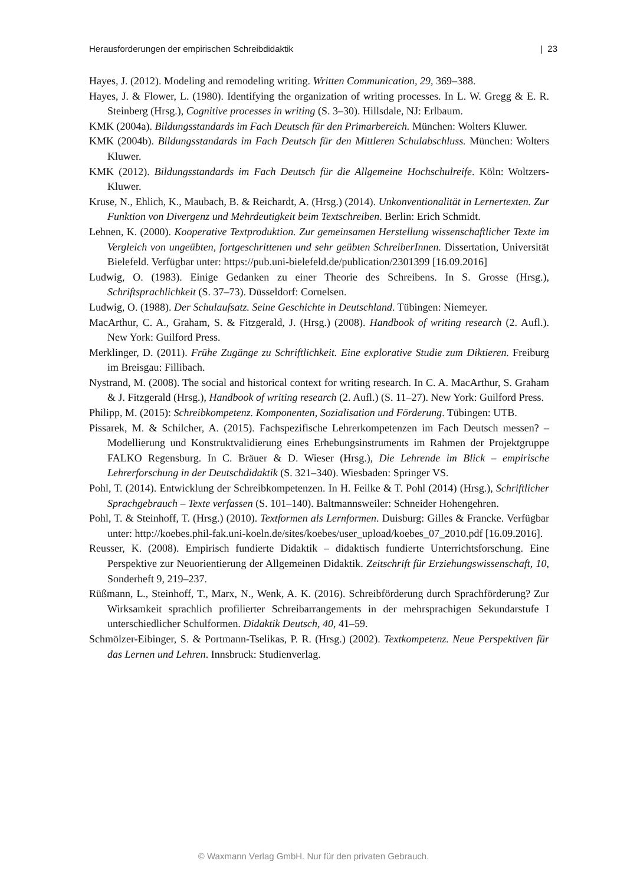Herausforderungen der empirischen Schreibdidaktik | 23
Hayes, J. (2012). Modeling and remodeling writing. Written Communication, 29, 369–388.
Hayes, J. & Flower, L. (1980). Identifying the organization of writing processes. In L. W. Gregg & E. R. Steinberg (Hrsg.), Cognitive processes in writing (S. 3–30). Hillsdale, NJ: Erlbaum.
KMK (2004a). Bildungsstandards im Fach Deutsch für den Primarbereich. München: Wolters Kluwer.
KMK (2004b). Bildungsstandards im Fach Deutsch für den Mittleren Schulabschluss. München: Wolters Kluwer.
KMK (2012). Bildungsstandards im Fach Deutsch für die Allgemeine Hochschulreife. Köln: Woltzers-Kluwer.
Kruse, N., Ehlich, K., Maubach, B. & Reichardt, A. (Hrsg.) (2014). Unkonventionalität in Lernertexten. Zur Funktion von Divergenz und Mehrdeutigkeit beim Textschreiben. Berlin: Erich Schmidt.
Lehnen, K. (2000). Kooperative Textproduktion. Zur gemeinsamen Herstellung wissenschaftlicher Texte im Vergleich von ungeübten, fortgeschrittenen und sehr geübten SchreiberInnen. Dissertation, Universität Bielefeld. Verfügbar unter: https://pub.uni-bielefeld.de/publication/2301399 [16.09.2016]
Ludwig, O. (1983). Einige Gedanken zu einer Theorie des Schreibens. In S. Grosse (Hrsg.), Schriftsprachlichkeit (S. 37–73). Düsseldorf: Cornelsen.
Ludwig, O. (1988). Der Schulaufsatz. Seine Geschichte in Deutschland. Tübingen: Niemeyer.
MacArthur, C. A., Graham, S. & Fitzgerald, J. (Hrsg.) (2008). Handbook of writing research (2. Aufl.). New York: Guilford Press.
Merklinger, D. (2011). Frühe Zugänge zu Schriftlichkeit. Eine explorative Studie zum Diktieren. Freiburg im Breisgau: Fillibach.
Nystrand, M. (2008). The social and historical context for writing research. In C. A. MacArthur, S. Graham & J. Fitzgerald (Hrsg.), Handbook of writing research (2. Aufl.) (S. 11–27). New York: Guilford Press.
Philipp, M. (2015): Schreibkompetenz. Komponenten, Sozialisation und Förderung. Tübingen: UTB.
Pissarek, M. & Schilcher, A. (2015). Fachspezifische Lehrerkompetenzen im Fach Deutsch messen? – Modellierung und Konstruktvalidierung eines Erhebungsinstruments im Rahmen der Projektgruppe FALKO Regensburg. In C. Bräuer & D. Wieser (Hrsg.), Die Lehrende im Blick – empirische Lehrerforschung in der Deutschdidaktik (S. 321–340). Wiesbaden: Springer VS.
Pohl, T. (2014). Entwicklung der Schreibkompetenzen. In H. Feilke & T. Pohl (2014) (Hrsg.), Schriftlicher Sprachgebrauch – Texte verfassen (S. 101–140). Baltmannsweiler: Schneider Hohengehren.
Pohl, T. & Steinhoff, T. (Hrsg.) (2010). Textformen als Lernformen. Duisburg: Gilles & Francke. Verfügbar unter: http://koebes.phil-fak.uni-koeln.de/sites/koebes/user_upload/koebes_07_2010.pdf [16.09.2016].
Reusser, K. (2008). Empirisch fundierte Didaktik – didaktisch fundierte Unterrichtsforschung. Eine Perspektive zur Neuorientierung der Allgemeinen Didaktik. Zeitschrift für Erziehungswissenschaft, 10, Sonderheft 9, 219–237.
Rüßmann, L., Steinhoff, T., Marx, N., Wenk, A. K. (2016). Schreibförderung durch Sprachförderung? Zur Wirksamkeit sprachlich profilierter Schreibarrangements in der mehrsprachigen Sekundarstufe I unterschiedlicher Schulformen. Didaktik Deutsch, 40, 41–59.
Schmölzer-Eibinger, S. & Portmann-Tselikas, P. R. (Hrsg.) (2002). Textkompetenz. Neue Perspektiven für das Lernen und Lehren. Innsbruck: Studienverlag.
© Waxmann Verlag GmbH. Nur für den privaten Gebrauch.